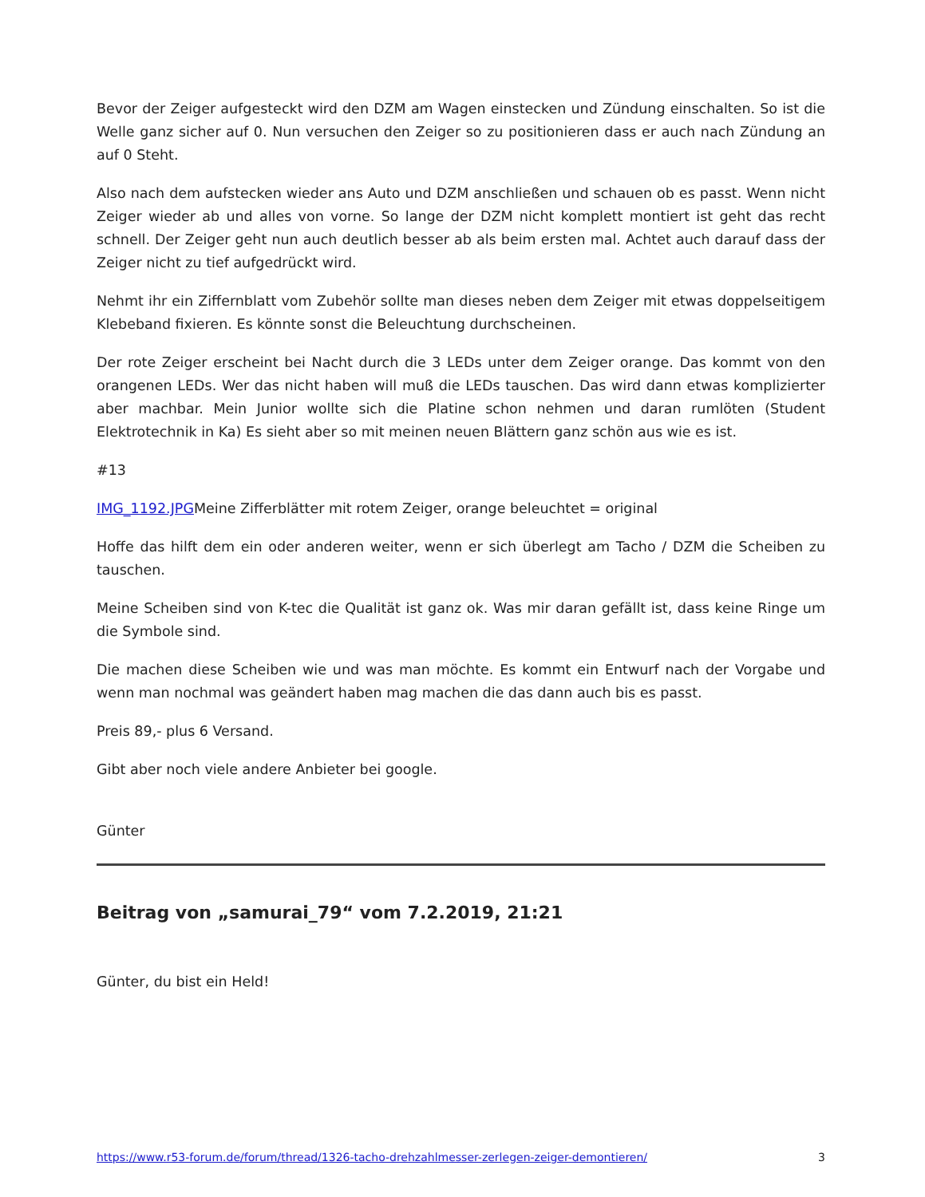Bevor der Zeiger aufgesteckt wird den DZM am Wagen einstecken und Zündung einschalten. So ist die Welle ganz sicher auf 0. Nun versuchen den Zeiger so zu positionieren dass er auch nach Zündung an auf 0 Steht.
Also nach dem aufstecken wieder ans Auto und DZM anschließen und schauen ob es passt. Wenn nicht Zeiger wieder ab und alles von vorne. So lange der DZM nicht komplett montiert ist geht das recht schnell. Der Zeiger geht nun auch deutlich besser ab als beim ersten mal. Achtet auch darauf dass der Zeiger nicht zu tief aufgedrückt wird.
Nehmt ihr ein Ziffernblatt vom Zubehör sollte man dieses neben dem Zeiger mit etwas doppelseitigem Klebeband fixieren. Es könnte sonst die Beleuchtung durchscheinen.
Der rote Zeiger erscheint bei Nacht durch die 3 LEDs unter dem Zeiger orange. Das kommt von den orangenen LEDs. Wer das nicht haben will muß die LEDs tauschen. Das wird dann etwas komplizierter aber machbar. Mein Junior wollte sich die Platine schon nehmen und daran rumlöten (Student Elektrotechnik in Ka) Es sieht aber so mit meinen neuen Blättern ganz schön aus wie es ist.
#13
IMG_1192.JPGMeine Zifferblätter mit rotem Zeiger, orange beleuchtet = original
Hoffe das hilft dem ein oder anderen weiter, wenn er sich überlegt am Tacho / DZM die Scheiben zu tauschen.
Meine Scheiben sind von K-tec die Qualität ist ganz ok. Was mir daran gefällt ist, dass keine Ringe um die Symbole sind.
Die machen diese Scheiben wie und was man möchte. Es kommt ein Entwurf nach der Vorgabe und wenn man nochmal was geändert haben mag machen die das dann auch bis es passt.
Preis 89,- plus 6 Versand.
Gibt aber noch viele andere Anbieter bei google.
Günter
Beitrag von „samurai_79“ vom 7.2.2019, 21:21
Günter, du bist ein Held!
https://www.r53-forum.de/forum/thread/1326-tacho-drehzahlmesser-zerlegen-zeiger-demontieren/ 3